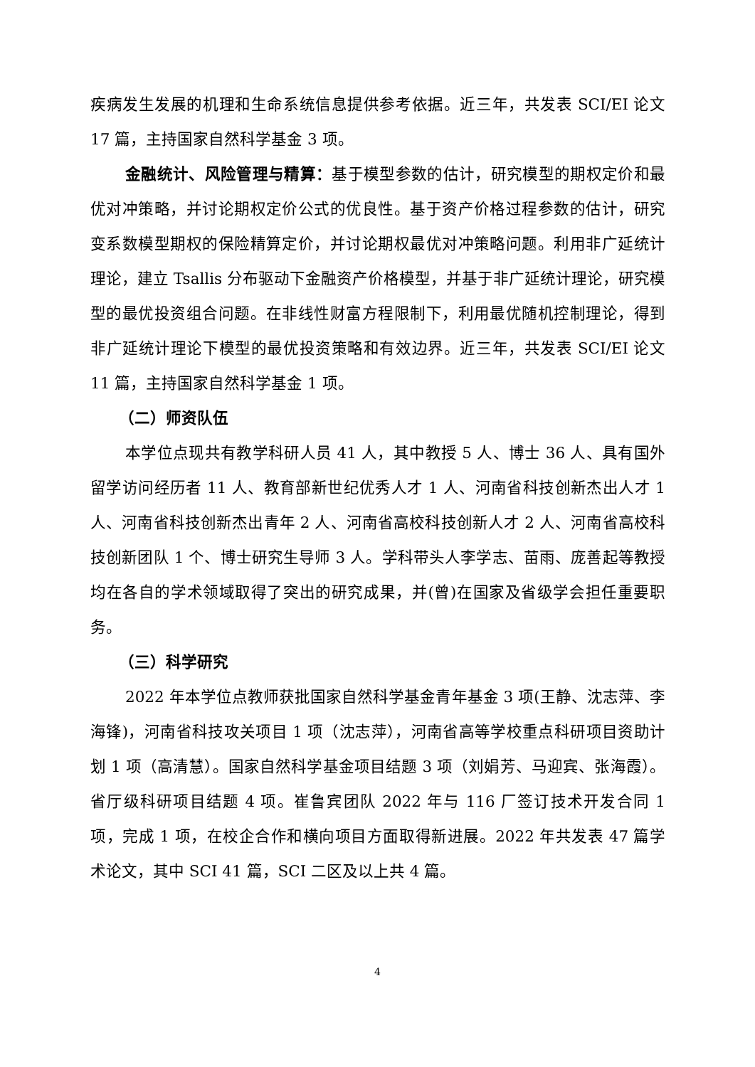疾病发生发展的机理和生命系统信息提供参考依据。近三年，共发表 SCI/EI 论文 17 篇，主持国家自然科学基金 3 项。
金融统计、风险管理与精算：基于模型参数的估计，研究模型的期权定价和最优对冲策略，并讨论期权定价公式的优良性。基于资产价格过程参数的估计，研究变系数模型期权的保险精算定价，并讨论期权最优对冲策略问题。利用非广延统计理论，建立 Tsallis 分布驱动下金融资产价格模型，并基于非广延统计理论，研究模型的最优投资组合问题。在非线性财富方程限制下，利用最优随机控制理论，得到非广延统计理论下模型的最优投资策略和有效边界。近三年，共发表 SCI/EI 论文 11 篇，主持国家自然科学基金 1 项。
（二）师资队伍
本学位点现共有教学科研人员 41 人，其中教授 5 人、博士 36 人、具有国外留学访问经历者 11 人、教育部新世纪优秀人才 1 人、河南省科技创新杰出人才 1 人、河南省科技创新杰出青年 2 人、河南省高校科技创新人才 2 人、河南省高校科技创新团队 1 个、博士研究生导师 3 人。学科带头人李学志、苗雨、庞善起等教授均在各自的学术领域取得了突出的研究成果，并(曾)在国家及省级学会担任重要职务。
（三）科学研究
2022 年本学位点教师获批国家自然科学基金青年基金 3 项(王静、沈志萍、李海锋)，河南省科技攻关项目 1 项（沈志萍），河南省高等学校重点科研项目资助计划 1 项（高清慧）。国家自然科学基金项目结题 3 项（刘娟芳、马迎宾、张海霞）。省厅级科研项目结题 4 项。崔鲁宾团队 2022 年与 116 厂签订技术开发合同 1 项，完成 1 项，在校企合作和横向项目方面取得新进展。2022 年共发表 47 篇学术论文，其中 SCI 41 篇，SCI 二区及以上共 4 篇。
4